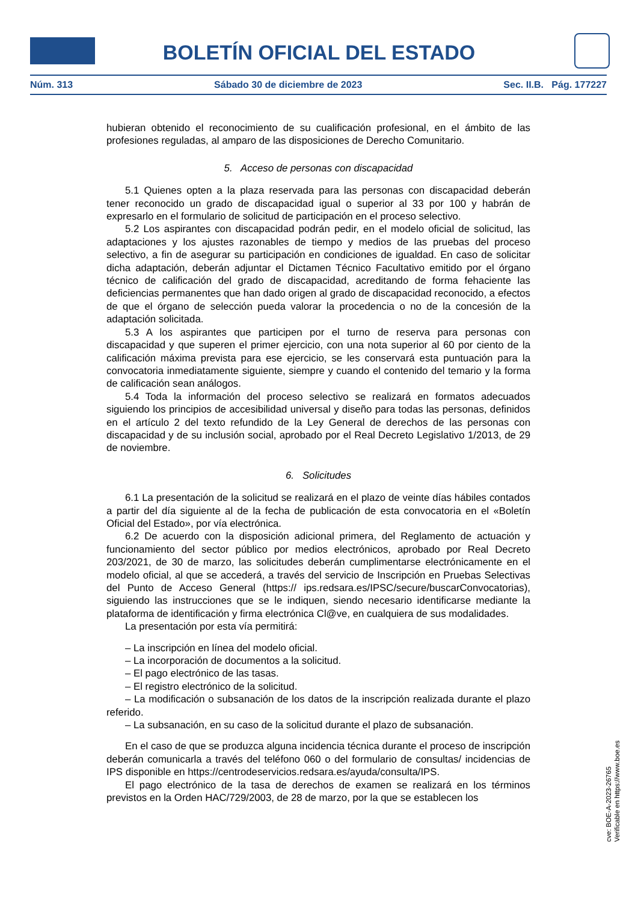BOLETÍN OFICIAL DEL ESTADO
Núm. 313 Sábado 30 de diciembre de 2023 Sec. II.B. Pág. 177227
hubieran obtenido el reconocimiento de su cualificación profesional, en el ámbito de las profesiones reguladas, al amparo de las disposiciones de Derecho Comunitario.
5. Acceso de personas con discapacidad
5.1 Quienes opten a la plaza reservada para las personas con discapacidad deberán tener reconocido un grado de discapacidad igual o superior al 33 por 100 y habrán de expresarlo en el formulario de solicitud de participación en el proceso selectivo.
5.2 Los aspirantes con discapacidad podrán pedir, en el modelo oficial de solicitud, las adaptaciones y los ajustes razonables de tiempo y medios de las pruebas del proceso selectivo, a fin de asegurar su participación en condiciones de igualdad. En caso de solicitar dicha adaptación, deberán adjuntar el Dictamen Técnico Facultativo emitido por el órgano técnico de calificación del grado de discapacidad, acreditando de forma fehaciente las deficiencias permanentes que han dado origen al grado de discapacidad reconocido, a efectos de que el órgano de selección pueda valorar la procedencia o no de la concesión de la adaptación solicitada.
5.3 A los aspirantes que participen por el turno de reserva para personas con discapacidad y que superen el primer ejercicio, con una nota superior al 60 por ciento de la calificación máxima prevista para ese ejercicio, se les conservará esta puntuación para la convocatoria inmediatamente siguiente, siempre y cuando el contenido del temario y la forma de calificación sean análogos.
5.4 Toda la información del proceso selectivo se realizará en formatos adecuados siguiendo los principios de accesibilidad universal y diseño para todas las personas, definidos en el artículo 2 del texto refundido de la Ley General de derechos de las personas con discapacidad y de su inclusión social, aprobado por el Real Decreto Legislativo 1/2013, de 29 de noviembre.
6. Solicitudes
6.1 La presentación de la solicitud se realizará en el plazo de veinte días hábiles contados a partir del día siguiente al de la fecha de publicación de esta convocatoria en el «Boletín Oficial del Estado», por vía electrónica.
6.2 De acuerdo con la disposición adicional primera, del Reglamento de actuación y funcionamiento del sector público por medios electrónicos, aprobado por Real Decreto 203/2021, de 30 de marzo, las solicitudes deberán cumplimentarse electrónicamente en el modelo oficial, al que se accederá, a través del servicio de Inscripción en Pruebas Selectivas del Punto de Acceso General (https:// ips.redsara.es/IPSC/secure/buscarConvocatorias), siguiendo las instrucciones que se le indiquen, siendo necesario identificarse mediante la plataforma de identificación y firma electrónica Cl@ve, en cualquiera de sus modalidades.
La presentación por esta vía permitirá:
– La inscripción en línea del modelo oficial.
– La incorporación de documentos a la solicitud.
– El pago electrónico de las tasas.
– El registro electrónico de la solicitud.
– La modificación o subsanación de los datos de la inscripción realizada durante el plazo referido.
– La subsanación, en su caso de la solicitud durante el plazo de subsanación.
En el caso de que se produzca alguna incidencia técnica durante el proceso de inscripción deberán comunicarla a través del teléfono 060 o del formulario de consultas/ incidencias de IPS disponible en https://centrodeservicios.redsara.es/ayuda/consulta/IPS.
El pago electrónico de la tasa de derechos de examen se realizará en los términos previstos en la Orden HAC/729/2003, de 28 de marzo, por la que se establecen los
cve: BOE-A-2023-26765
Verificable en https://www.boe.es